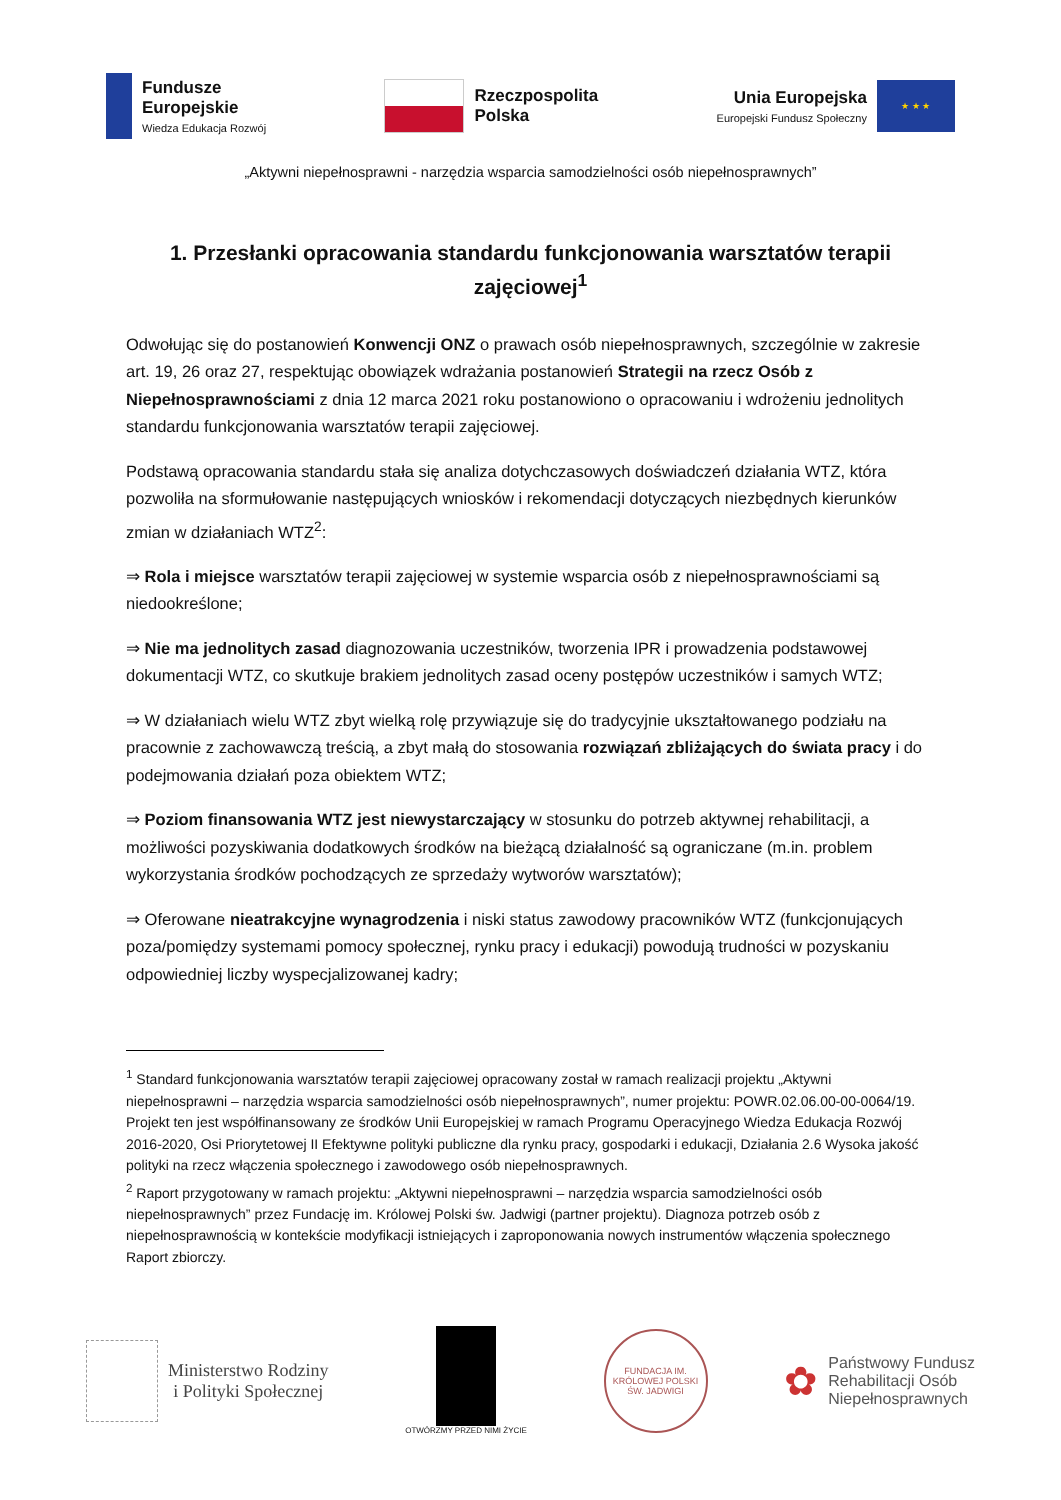Fundusze
Europejskie
Wiedza Edukacja Rozwój
Rzeczpospolita
Polska
Unia Europejska
Europejski Fundusz Społeczny
★ ★ ★
„Aktywni niepełnosprawni - narzędzia wsparcia samodzielności osób niepełnosprawnych”
1. Przesłanki opracowania standardu funkcjonowania warsztatów terapii zajęciowej<sup>1</sup>
Odwołując się do postanowień Konwencji ONZ o prawach osób niepełnosprawnych, szczególnie w zakresie art. 19, 26 oraz 27, respektując obowiązek wdrażania postanowień Strategii na rzecz Osób z Niepełnosprawnościami z dnia 12 marca 2021 roku postanowiono o opracowaniu i wdrożeniu jednolitych standardu funkcjonowania warsztatów terapii zajęciowej.
Podstawą opracowania standardu stała się analiza dotychczasowych doświadczeń działania WTZ, która pozwoliła na sformułowanie następujących wniosków i rekomendacji dotyczących niezbędnych kierunków zmian w działaniach WTZ<sup>2</sup>:
⇒ Rola i miejsce warsztatów terapii zajęciowej w systemie wsparcia osób z niepełnosprawnościami są niedookreślone;
⇒ Nie ma jednolitych zasad diagnozowania uczestników, tworzenia IPR i prowadzenia podstawowej dokumentacji WTZ, co skutkuje brakiem jednolitych zasad oceny postępów uczestników i samych WTZ;
⇒ W działaniach wielu WTZ zbyt wielką rolę przywiązuje się do tradycyjnie ukształtowanego podziału na pracownie z zachowawczą treścią, a zbyt małą do stosowania rozwiązań zbliżających do świata pracy i do podejmowania działań poza obiektem WTZ;
⇒ Poziom finansowania WTZ jest niewystarczający w stosunku do potrzeb aktywnej rehabilitacji, a możliwości pozyskiwania dodatkowych środków na bieżącą działalność są ograniczane (m.in. problem wykorzystania środków pochodzących ze sprzedaży wytworów warsztatów);
⇒ Oferowane nieatrakcyjne wynagrodzenia i niski status zawodowy pracowników WTZ (funkcjonujących poza/pomiędzy systemami pomocy społecznej, rynku pracy i edukacji) powodują trudności w pozyskaniu odpowiedniej liczby wyspecjalizowanej kadry;
<sup>1</sup> Standard funkcjonowania warsztatów terapii zajęciowej opracowany został w ramach realizacji projektu „Aktywni niepełnosprawni – narzędzia wsparcia samodzielności osób niepełnosprawnych”, numer projektu: POWR.02.06.00-00-0064/19. Projekt ten jest współfinansowany ze środków Unii Europejskiej w ramach Programu Operacyjnego Wiedza Edukacja Rozwój 2016-2020, Osi Priorytetowej II Efektywne polityki publiczne dla rynku pracy, gospodarki i edukacji, Działania 2.6 Wysoka jakość polityki na rzecz włączenia społecznego i zawodowego osób niepełnosprawnych.
<sup>2</sup> Raport przygotowany w ramach projektu: „Aktywni niepełnosprawni – narzędzia wsparcia samodzielności osób niepełnosprawnych” przez Fundację im. Królowej Polski św. Jadwigi (partner projektu). Diagnoza potrzeb osób z niepełnosprawnością w kontekście modyfikacji istniejących i zaproponowania nowych instrumentów włączenia społecznego Raport zbiorczy.
Ministerstwo Rodziny
i Polityki Społecznej
OTWÓRZMY PRZED NIMI ŻYCIE
FUNDACJA IM. KRÓLOWEJ POLSKI ŚW. JADWIGI
✿
Państwowy Fundusz
Rehabilitacji Osób
Niepełnosprawnych